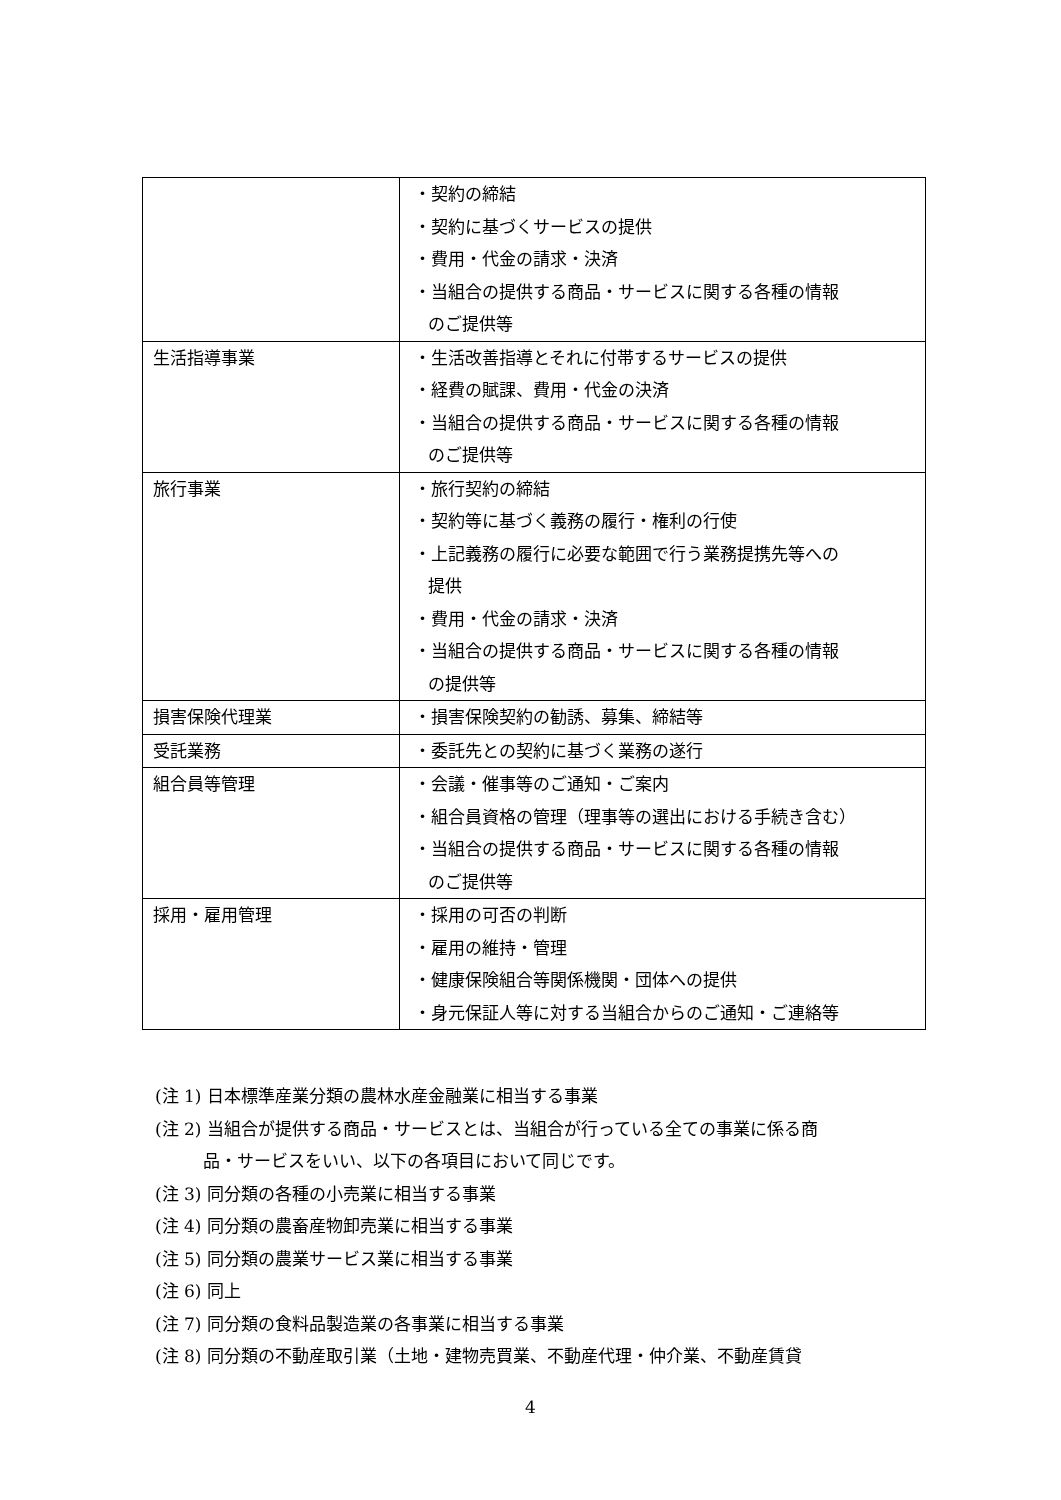| | ・契約の締結 ・契約に基づくサービスの提供 ・費用・代金の請求・決済 ・当組合の提供する商品・サービスに関する各種の情報 のご提供等 |
| 生活指導事業 | ・生活改善指導とそれに付帯するサービスの提供 ・経費の賦課、費用・代金の決済 ・当組合の提供する商品・サービスに関する各種の情報 のご提供等 |
| 旅行事業 | ・旅行契約の締結 ・契約等に基づく義務の履行・権利の行使 ・上記義務の履行に必要な範囲で行う業務提携先等への 提供 ・費用・代金の請求・決済 ・当組合の提供する商品・サービスに関する各種の情報 の提供等 |
| 損害保険代理業 | ・損害保険契約の勧誘、募集、締結等 |
| 受託業務 | ・委託先との契約に基づく業務の遂行 |
| 組合員等管理 | ・会議・催事等のご通知・ご案内 ・組合員資格の管理（理事等の選出における手続き含む） ・当組合の提供する商品・サービスに関する各種の情報 のご提供等 |
| 採用・雇用管理 | ・採用の可否の判断 ・雇用の維持・管理 ・健康保険組合等関係機関・団体への提供 ・身元保証人等に対する当組合からのご通知・ご連絡等 |
(注 1) 日本標準産業分類の農林水産金融業に相当する事業
(注 2) 当組合が提供する商品・サービスとは、当組合が行っている全ての事業に係る商
品・サービスをいい、以下の各項目において同じです。
(注 3) 同分類の各種の小売業に相当する事業
(注 4) 同分類の農畜産物卸売業に相当する事業
(注 5) 同分類の農業サービス業に相当する事業
(注 6) 同上
(注 7) 同分類の食料品製造業の各事業に相当する事業
(注 8) 同分類の不動産取引業（土地・建物売買業、不動産代理・仲介業、不動産賃貸
4